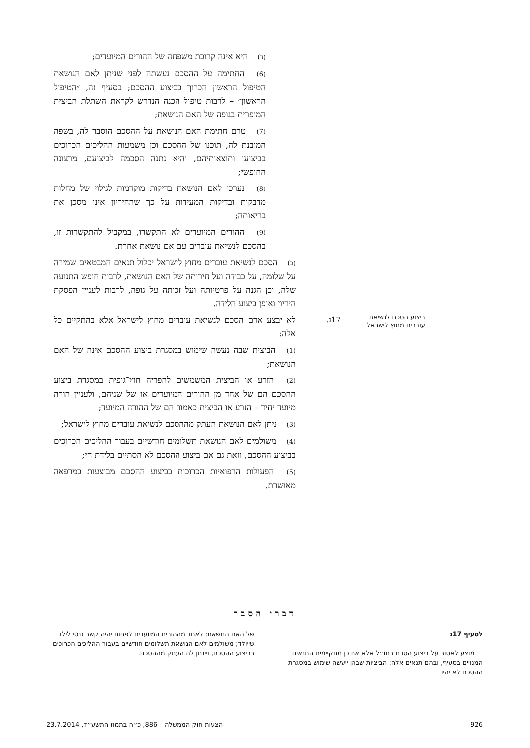(ד) היא אינה קרובת משפחה של ההורים המיועדים;
(6) החתימה על ההסכם נעשתה לפני שניתן לאם הנושאת הטיפול הראשון הכרוך בביצוע ההסכם; בסעיף זה, ״הטיפול הראשון״ – לרבות טיפול הכנה הנדרש לקראת השתלת הביצית המופרית בגופה של האם הנושאת;
(7) טרם חתימת האם הנושאת על ההסכם הוסבר לה, בשפה המובנת לה, תוכנו של ההסכם וכן משמעות ההליכים הכרוכים בביצועו ותוצאותיהם, והיא נתנה הסכמה לביצועם, מרצונה החופשי;
(8) נערכו לאם הנושאת בדיקות מוקדמות לגילוי של מחלות מדבקות ובדיקות המעידות על כך שההיריון אינו מסכן את בריאותה;
(9) ההורים המיועדים לא התקשרו, במקביל להתקשרות זו, בהסכם לנשיאת עוברים עם אם נושאת אחרת.
(ב) הסכם לנשיאת עוברים מחוץ לישראל יכלול תנאים המבטאים שמירה על שלומה, על כבודה ועל חירותה של האם הנושאת, לרבות חופש התנועה שלה, וכן הגנה על פרטיותה ועל זכותה על גופה, לרבות לעניין הפסקת היריון ואופן ביצוע הלידה.
ביצוע הסכם לנשיאת עוברים מחוץ לישראל
17ג.
לא יבצע אדם הסכם לנשיאת עוברים מחוץ לישראל אלא בהתקיים כל אלה:
(1) הביצית שבה נעשה שימוש במסגרת ביצוע ההסכם אינה של האם הנושאת;
(2) הזרע או הביצית המשמשים להפריה חוץ־גופית במסגרת ביצוע ההסכם הם של אחד מן ההורים המיועדים או של שניהם, ולעניין הורה מיועד יחיד – הזרע או הביצית כאמור הם של ההורה המיועד;
(3) ניתן לאם הנושאת העתק מההסכם לנשיאת עוברים מחוץ לישראל;
(4) משולמים לאם הנושאת תשלומים חודשיים בעבור ההליכים הכרוכים בביצוע ההסכם, וזאת גם אם ביצוע ההסכם לא הסתיים בלידת חי;
(5) הפעולות הרפואיות הכרוכות בביצוע ההסכם מבוצעות במרפאה מאושרת.
דברי הסבר
לסעיף 17ג
מוצע לאסור על ביצוע הסכם בחו״ל אלא אם כן מתקיימים התנאים המנויים בסעיף, ובהם תנאים אלה: הביציות שבהן ייעשה שימוש במסגרת ההסכם לא יהיו
של האם הנושאת; לאחד מההורים המיועדים לפחות יהיה קשר גנטי לילד שייולד; משולמים לאם הנושאת תשלומים חודשיים בעבור ההליכים הכרוכים בביצוע ההסכם, ויינתן לה העתק מההסכם.
926 הצעות חוק הממשלה – 886, כ״ה בתמוז התשע״ד, 23.7.2014